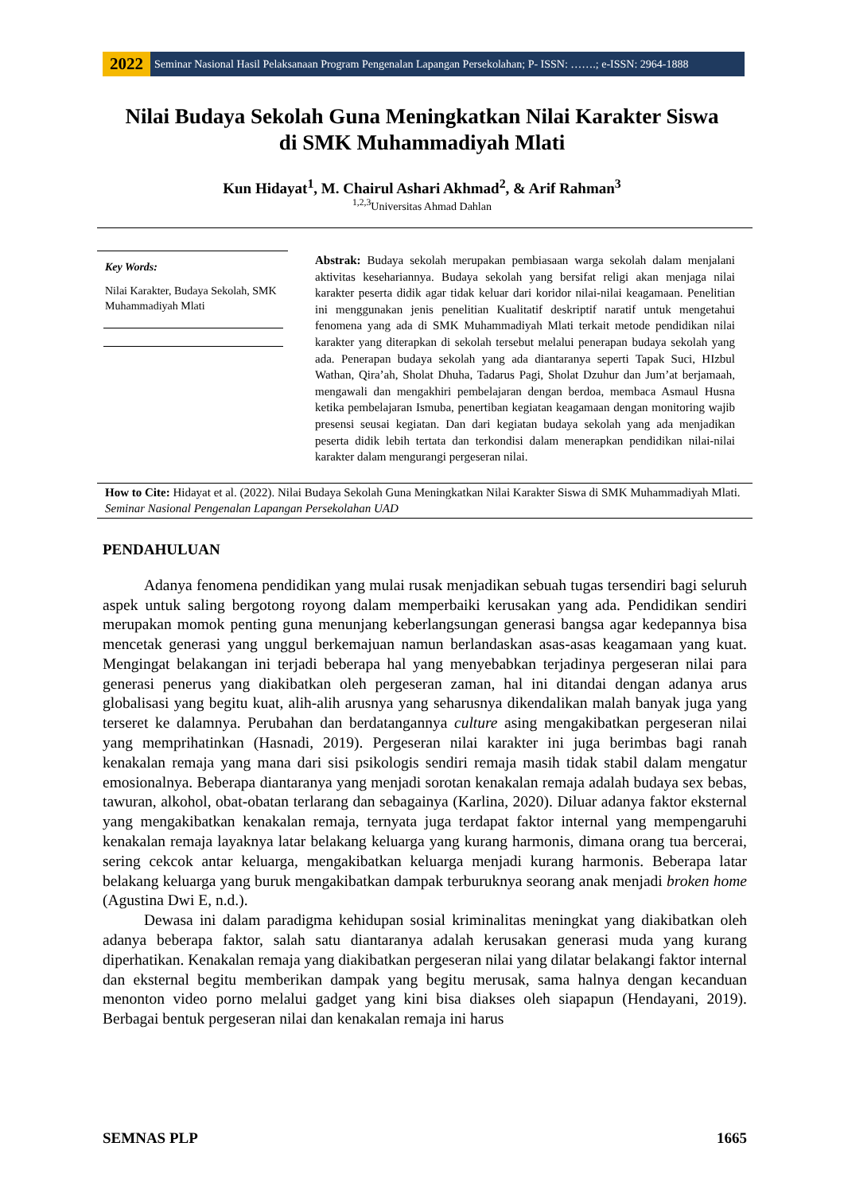2022
Seminar Nasional Hasil Pelaksanaan Program Pengenalan Lapangan Persekolahan; P- ISSN: …….; e-ISSN: 2964-1888
Nilai Budaya Sekolah Guna Meningkatkan Nilai Karakter Siswa
di SMK Muhammadiyah Mlati
Kun Hidayat<sup>1</sup>, M. Chairul Ashari Akhmad<sup>2</sup>, & Arif Rahman<sup>3</sup>
<sup>1,2,3</sup>Universitas Ahmad Dahlan
Key Words:
Nilai Karakter, Budaya Sekolah, SMK Muhammadiyah Mlati
Abstrak: Budaya sekolah merupakan pembiasaan warga sekolah dalam menjalani aktivitas kesehariannya. Budaya sekolah yang bersifat religi akan menjaga nilai karakter peserta didik agar tidak keluar dari koridor nilai-nilai keagamaan. Penelitian ini menggunakan jenis penelitian Kualitatif deskriptif naratif untuk mengetahui fenomena yang ada di SMK Muhammadiyah Mlati terkait metode pendidikan nilai karakter yang diterapkan di sekolah tersebut melalui penerapan budaya sekolah yang ada. Penerapan budaya sekolah yang ada diantaranya seperti Tapak Suci, HIzbul Wathan, Qira’ah, Sholat Dhuha, Tadarus Pagi, Sholat Dzuhur dan Jum’at berjamaah, mengawali dan mengakhiri pembelajaran dengan berdoa, membaca Asmaul Husna ketika pembelajaran Ismuba, penertiban kegiatan keagamaan dengan monitoring wajib presensi seusai kegiatan. Dan dari kegiatan budaya sekolah yang ada menjadikan peserta didik lebih tertata dan terkondisi dalam menerapkan pendidikan nilai-nilai karakter dalam mengurangi pergeseran nilai.
How to Cite: Hidayat et al. (2022). Nilai Budaya Sekolah Guna Meningkatkan Nilai Karakter Siswa di SMK Muhammadiyah Mlati. Seminar Nasional Pengenalan Lapangan Persekolahan UAD
PENDAHULUAN
Adanya fenomena pendidikan yang mulai rusak menjadikan sebuah tugas tersendiri bagi seluruh aspek untuk saling bergotong royong dalam memperbaiki kerusakan yang ada. Pendidikan sendiri merupakan momok penting guna menunjang keberlangsungan generasi bangsa agar kedepannya bisa mencetak generasi yang unggul berkemajuan namun berlandaskan asas-asas keagamaan yang kuat. Mengingat belakangan ini terjadi beberapa hal yang menyebabkan terjadinya pergeseran nilai para generasi penerus yang diakibatkan oleh pergeseran zaman, hal ini ditandai dengan adanya arus globalisasi yang begitu kuat, alih-alih arusnya yang seharusnya dikendalikan malah banyak juga yang terseret ke dalamnya. Perubahan dan berdatangannya culture asing mengakibatkan pergeseran nilai yang memprihatinkan (Hasnadi, 2019). Pergeseran nilai karakter ini juga berimbas bagi ranah kenakalan remaja yang mana dari sisi psikologis sendiri remaja masih tidak stabil dalam mengatur emosionalnya. Beberapa diantaranya yang menjadi sorotan kenakalan remaja adalah budaya sex bebas, tawuran, alkohol, obat-obatan terlarang dan sebagainya (Karlina, 2020). Diluar adanya faktor eksternal yang mengakibatkan kenakalan remaja, ternyata juga terdapat faktor internal yang mempengaruhi kenakalan remaja layaknya latar belakang keluarga yang kurang harmonis, dimana orang tua bercerai, sering cekcok antar keluarga, mengakibatkan keluarga menjadi kurang harmonis. Beberapa latar belakang keluarga yang buruk mengakibatkan dampak terburuknya seorang anak menjadi broken home (Agustina Dwi E, n.d.).
Dewasa ini dalam paradigma kehidupan sosial kriminalitas meningkat yang diakibatkan oleh adanya beberapa faktor, salah satu diantaranya adalah kerusakan generasi muda yang kurang diperhatikan. Kenakalan remaja yang diakibatkan pergeseran nilai yang dilatar belakangi faktor internal dan eksternal begitu memberikan dampak yang begitu merusak, sama halnya dengan kecanduan menonton video porno melalui gadget yang kini bisa diakses oleh siapapun (Hendayani, 2019). Berbagai bentuk pergeseran nilai dan kenakalan remaja ini harus
SEMNAS PLP 1665